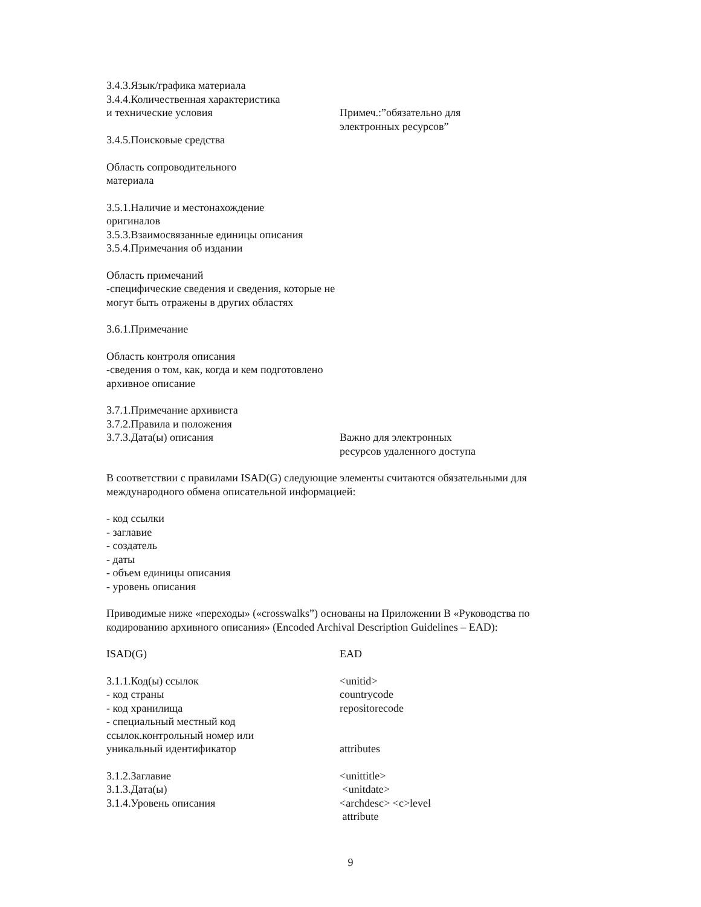| 3.4.3.Язык/графика материала 3.4.4.Количественная характеристика и технические условия | Примеч.:”обязательно для электронных ресурсов” |
3.4.5.Поисковые средства
Область сопроводительного
материала
3.5.1.Наличие и местонахождение
оригиналов
3.5.3.Взаимосвязанные единицы описания
3.5.4.Примечания об издании
Область примечаний
-специфические сведения и сведения, которые не
могут быть отражены в других областях
3.6.1.Примечание
Область контроля описания
-сведения о том, как, когда и кем подготовлено
архивное описание
| 3.7.1.Примечание архивиста 3.7.2.Правила и положения 3.7.3.Дата(ы) описания | Важно для электронных ресурсов удаленного доступа |
В соответствии с правилами ISAD(G) следующие элементы считаются обязательными для международного обмена описательной информацией:
- код ссылки
- заглавие
- создатель
- даты
- объем единицы описания
- уровень описания
Приводимые ниже «переходы» («crosswalks”) основаны на Приложении B «Руководства по кодированию архивного описания» (Encoded Archival Description Guidelines – EAD):
| ISAD(G) | EAD |
| 3.1.1.Код(ы) ссылок - код страны - код хранилища - специальный местный код ссылок.контрольный номер или уникальный идентификатор | <unitid> countrycode repositorecode attributes |
| 3.1.2.Заглавие 3.1.3.Дата(ы) 3.1.4.Уровень описания | <unittitle> <unitdate> <archdesc> <c>level attribute |
9